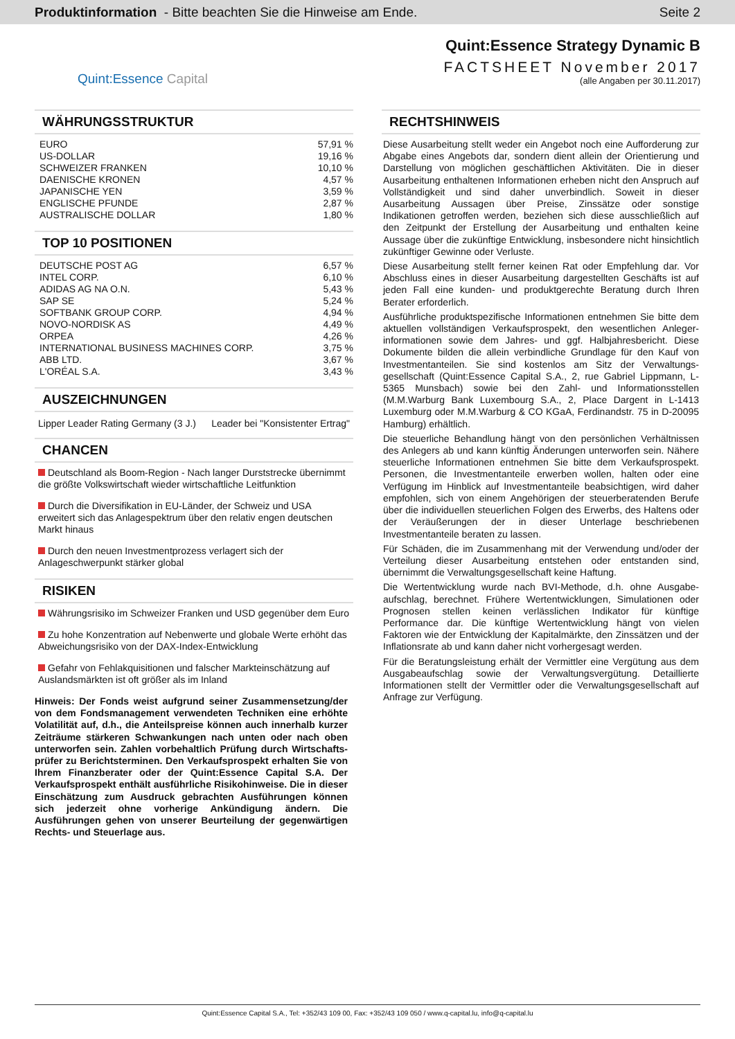Produktinformation - Bitte beachten Sie die Hinweise am Ende.
Seite 2
Quint:Essence Capital
Quint:Essence Strategy Dynamic B
FACTSHEET November 2017
(alle Angaben per 30.11.2017)
WÄHRUNGSSTRUKTUR
| EURO | 57,91 % |
| US-DOLLAR | 19,16 % |
| SCHWEIZER FRANKEN | 10,10 % |
| DAENISCHE KRONEN | 4,57 % |
| JAPANISCHE YEN | 3,59 % |
| ENGLISCHE PFUNDE | 2,87 % |
| AUSTRALISCHE DOLLAR | 1,80 % |
TOP 10 POSITIONEN
| DEUTSCHE POST AG | 6,57 % |
| INTEL CORP. | 6,10 % |
| ADIDAS AG NA O.N. | 5,43 % |
| SAP SE | 5,24 % |
| SOFTBANK GROUP CORP. | 4,94 % |
| NOVO-NORDISK AS | 4,49 % |
| ORPEA | 4,26 % |
| INTERNATIONAL BUSINESS MACHINES CORP. | 3,75 % |
| ABB LTD. | 3,67 % |
| L'ORÉAL S.A. | 3,43 % |
AUSZEICHNUNGEN
Lipper Leader Rating Germany (3 J.) Leader bei "Konsistenter Ertrag"
CHANCEN
Deutschland als Boom-Region - Nach langer Durststrecke übernimmt die größte Volkswirtschaft wieder wirtschaftliche Leitfunktion
Durch die Diversifikation in EU-Länder, der Schweiz und USA erweitert sich das Anlagespektrum über den relativ engen deutschen Markt hinaus
Durch den neuen Investmentprozess verlagert sich der Anlageschwerpunkt stärker global
RISIKEN
Währungsrisiko im Schweizer Franken und USD gegenüber dem Euro
Zu hohe Konzentration auf Nebenwerte und globale Werte erhöht das Abweichungsrisiko von der DAX-Index-Entwicklung
Gefahr von Fehlakquisitionen und falscher Markteinschätzung auf Auslandsmärkten ist oft größer als im Inland
Hinweis: Der Fonds weist aufgrund seiner Zusammensetzung/der von dem Fondsmanagement verwendeten Techniken eine erhöhte Volatilität auf, d.h., die Anteilspreise können auch innerhalb kurzer Zeiträume stärkeren Schwankungen nach unten oder nach oben unterworfen sein. Zahlen vorbehaltlich Prüfung durch Wirtschafts-prüfer zu Berichtsterminen. Den Verkaufsprospekt erhalten Sie von Ihrem Finanzberater oder der Quint:Essence Capital S.A. Der Verkaufsprospekt enthält ausführliche Risikohinweise. Die in dieser Einschätzung zum Ausdruck gebrachten Ausführungen können sich jederzeit ohne vorherige Ankündigung ändern. Die Ausführungen gehen von unserer Beurteilung der gegenwärtigen Rechts- und Steuerlage aus.
RECHTSHINWEIS
Diese Ausarbeitung stellt weder ein Angebot noch eine Aufforderung zur Abgabe eines Angebots dar, sondern dient allein der Orientierung und Darstellung von möglichen geschäftlichen Aktivitäten. Die in dieser Ausarbeitung enthaltenen Informationen erheben nicht den Anspruch auf Vollständigkeit und sind daher unverbindlich. Soweit in dieser Ausarbeitung Aussagen über Preise, Zinssätze oder sonstige Indikationen getroffen werden, beziehen sich diese ausschließlich auf den Zeitpunkt der Erstellung der Ausarbeitung und enthalten keine Aussage über die zukünftige Entwicklung, insbesondere nicht hinsichtlich zukünftiger Gewinne oder Verluste.
Diese Ausarbeitung stellt ferner keinen Rat oder Empfehlung dar. Vor Abschluss eines in dieser Ausarbeitung dargestellten Geschäfts ist auf jeden Fall eine kunden- und produktgerechte Beratung durch Ihren Berater erforderlich.
Ausführliche produktspezifische Informationen entnehmen Sie bitte dem aktuellen vollständigen Verkaufsprospekt, den wesentlichen Anleger-informationen sowie dem Jahres- und ggf. Halbjahresbericht. Diese Dokumente bilden die allein verbindliche Grundlage für den Kauf von Investmentanteilen. Sie sind kostenlos am Sitz der Verwaltungs-gesellschaft (Quint:Essence Capital S.A., 2, rue Gabriel Lippmann, L-5365 Munsbach) sowie bei den Zahl- und Informationsstellen (M.M.Warburg Bank Luxembourg S.A., 2, Place Dargent in L-1413 Luxemburg oder M.M.Warburg & CO KGaA, Ferdinandstr. 75 in D-20095 Hamburg) erhältlich.
Die steuerliche Behandlung hängt von den persönlichen Verhältnissen des Anlegers ab und kann künftig Änderungen unterworfen sein. Nähere steuerliche Informationen entnehmen Sie bitte dem Verkaufsprospekt. Personen, die Investmentanteile erwerben wollen, halten oder eine Verfügung im Hinblick auf Investmentanteile beabsichtigen, wird daher empfohlen, sich von einem Angehörigen der steuerberatenden Berufe über die individuellen steuerlichen Folgen des Erwerbs, des Haltens oder der Veräußerungen der in dieser Unterlage beschriebenen Investmentanteile beraten zu lassen.
Für Schäden, die im Zusammenhang mit der Verwendung und/oder der Verteilung dieser Ausarbeitung entstehen oder entstanden sind, übernimmt die Verwaltungsgesellschaft keine Haftung.
Die Wertentwicklung wurde nach BVI-Methode, d.h. ohne Ausgabe-aufschlag, berechnet. Frühere Wertentwicklungen, Simulationen oder Prognosen stellen keinen verlässlichen Indikator für künftige Performance dar. Die künftige Wertentwicklung hängt von vielen Faktoren wie der Entwicklung der Kapitalmärkte, den Zinssätzen und der Inflationsrate ab und kann daher nicht vorhergesagt werden.
Für die Beratungsleistung erhält der Vermittler eine Vergütung aus dem Ausgabeaufschlag sowie der Verwaltungsvergütung. Detaillierte Informationen stellt der Vermittler oder die Verwaltungsgesellschaft auf Anfrage zur Verfügung.
Quint:Essence Capital S.A., Tel: +352/43 109 00, Fax: +352/43 109 050 / www.q-capital.lu, info@q-capital.lu